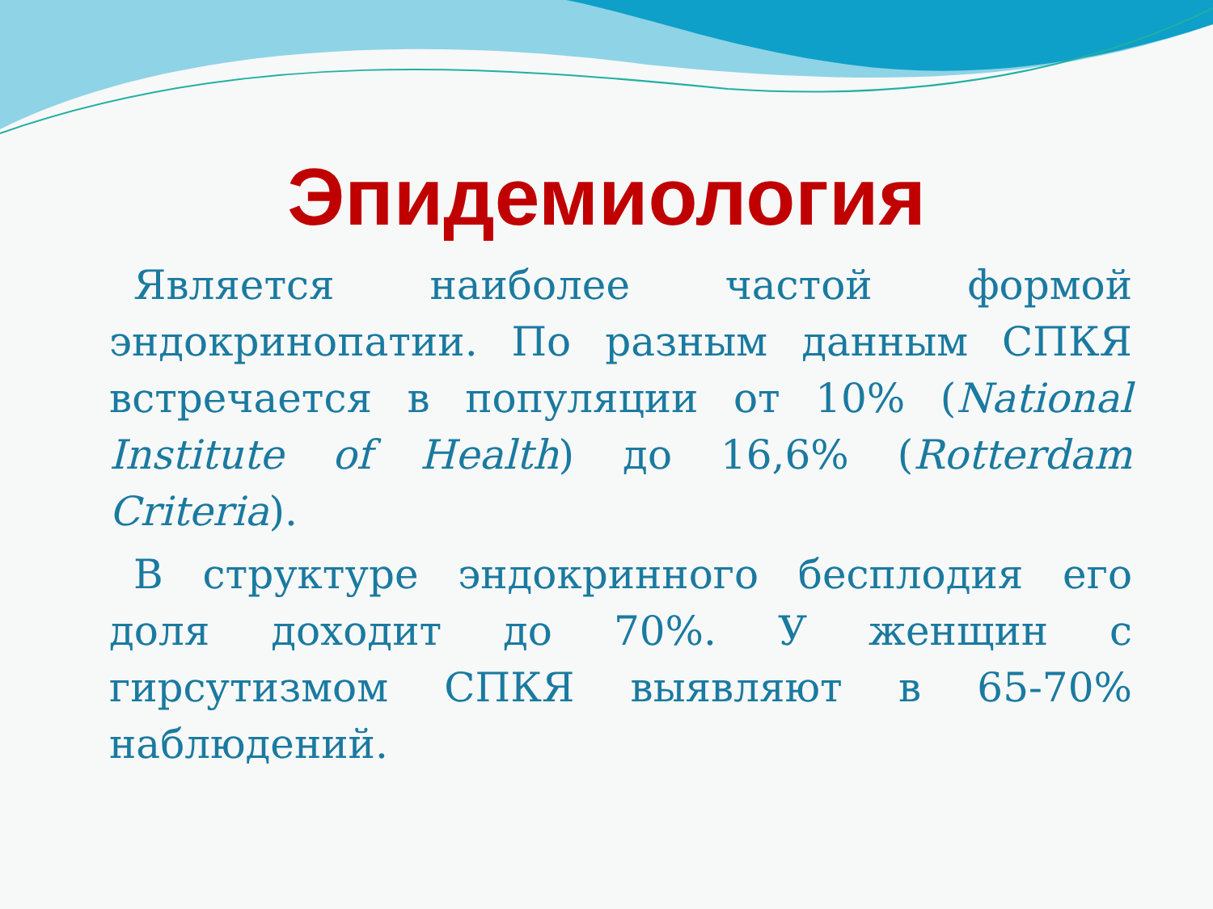Эпидемиология
Является наиболее частой формой эндокринопатии. По разным данным СПКЯ встречается в популяции от 10% (National Institute of Health) до 16,6% (Rotterdam Criteria).
В структуре эндокринного бесплодия его доля доходит до 70%. У женщин с гирсутизмом СПКЯ выявляют в 65-70% наблюдений.